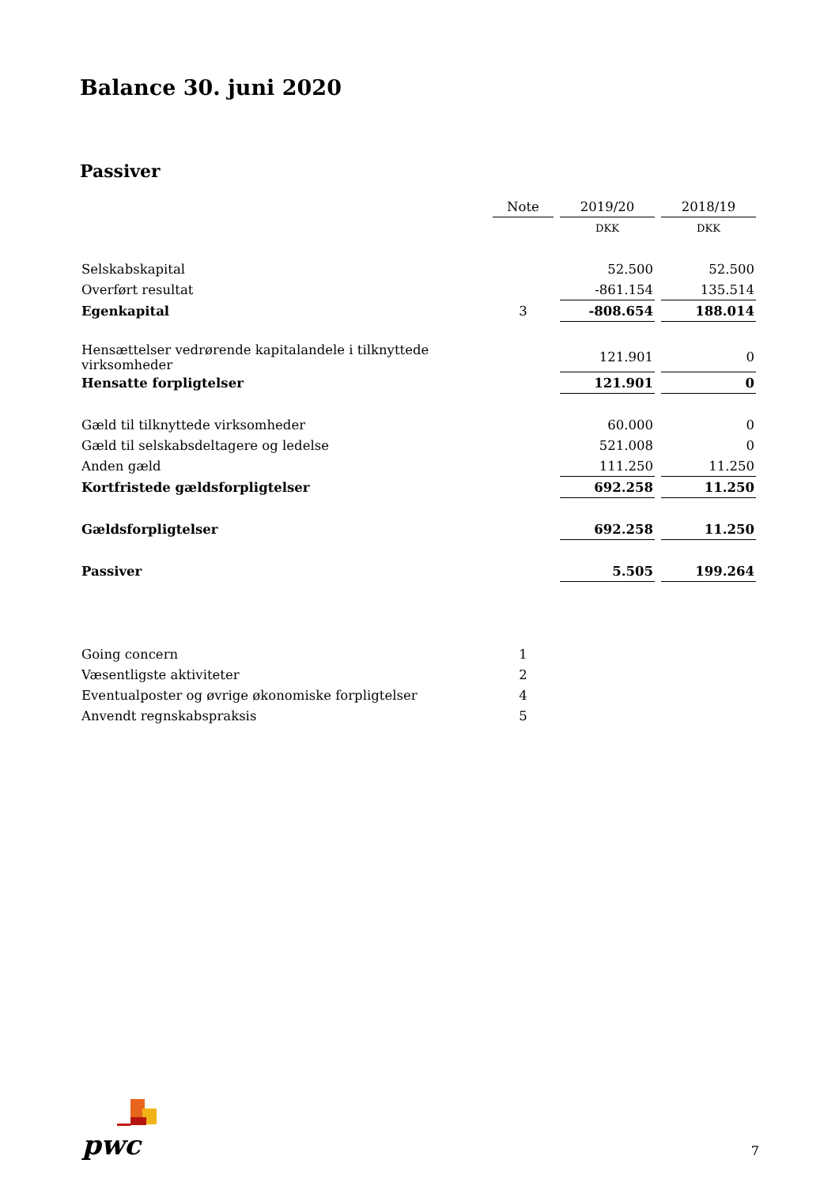Balance 30. juni 2020
Passiver
| | Note | 2019/20 | 2018/19 |
| --- | --- | --- | --- |
| | | DKK | DKK |
| Selskabskapital | | 52.500 | 52.500 |
| Overført resultat | | -861.154 | 135.514 |
| Egenkapital | 3 | -808.654 | 188.014 |
| Hensættelser vedrørende kapitalandele i tilknyttede virksomheder | | 121.901 | 0 |
| Hensatte forpligtelser | | 121.901 | 0 |
| Gæld til tilknyttede virksomheder | | 60.000 | 0 |
| Gæld til selskabsdeltagere og ledelse | | 521.008 | 0 |
| Anden gæld | | 111.250 | 11.250 |
| Kortfristede gældsforpligtelser | | 692.258 | 11.250 |
| Gældsforpligtelser | | 692.258 | 11.250 |
| Passiver | | 5.505 | 199.264 |
| Going concern | 1 | | |
| Væsentligste aktiviteter | 2 | | |
| Eventualposter og øvrige økonomiske forpligtelser | 4 | | |
| Anvendt regnskabspraksis | 5 | | |
pwc 7